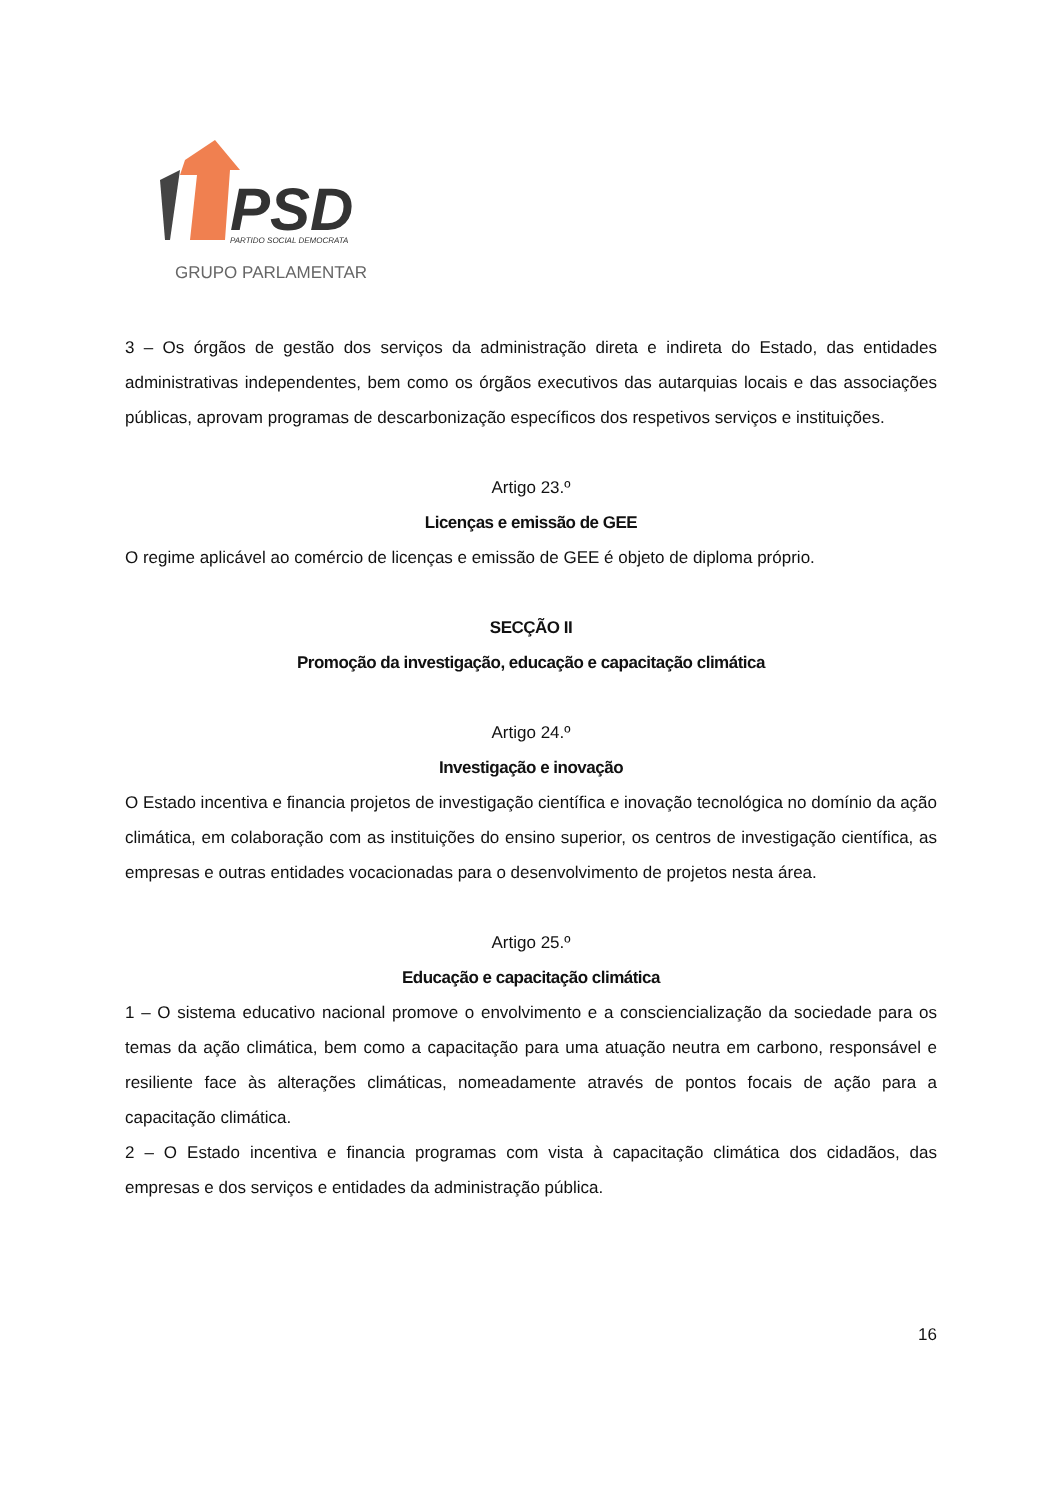PSD
PARTIDO SOCIAL DEMOCRATA
GRUPO PARLAMENTAR
3 – Os órgãos de gestão dos serviços da administração direta e indireta do Estado, das entidades administrativas independentes, bem como os órgãos executivos das autarquias locais e das associações públicas, aprovam programas de descarbonização específicos dos respetivos serviços e instituições.
Artigo 23.º
Licenças e emissão de GEE
O regime aplicável ao comércio de licenças e emissão de GEE é objeto de diploma próprio.
SECÇÃO II
Promoção da investigação, educação e capacitação climática
Artigo 24.º
Investigação e inovação
O Estado incentiva e financia projetos de investigação científica e inovação tecnológica no domínio da ação climática, em colaboração com as instituições do ensino superior, os centros de investigação científica, as empresas e outras entidades vocacionadas para o desenvolvimento de projetos nesta área.
Artigo 25.º
Educação e capacitação climática
1 – O sistema educativo nacional promove o envolvimento e a consciencialização da sociedade para os temas da ação climática, bem como a capacitação para uma atuação neutra em carbono, responsável e resiliente face às alterações climáticas, nomeadamente através de pontos focais de ação para a capacitação climática.
2 – O Estado incentiva e financia programas com vista à capacitação climática dos cidadãos, das empresas e dos serviços e entidades da administração pública.
16